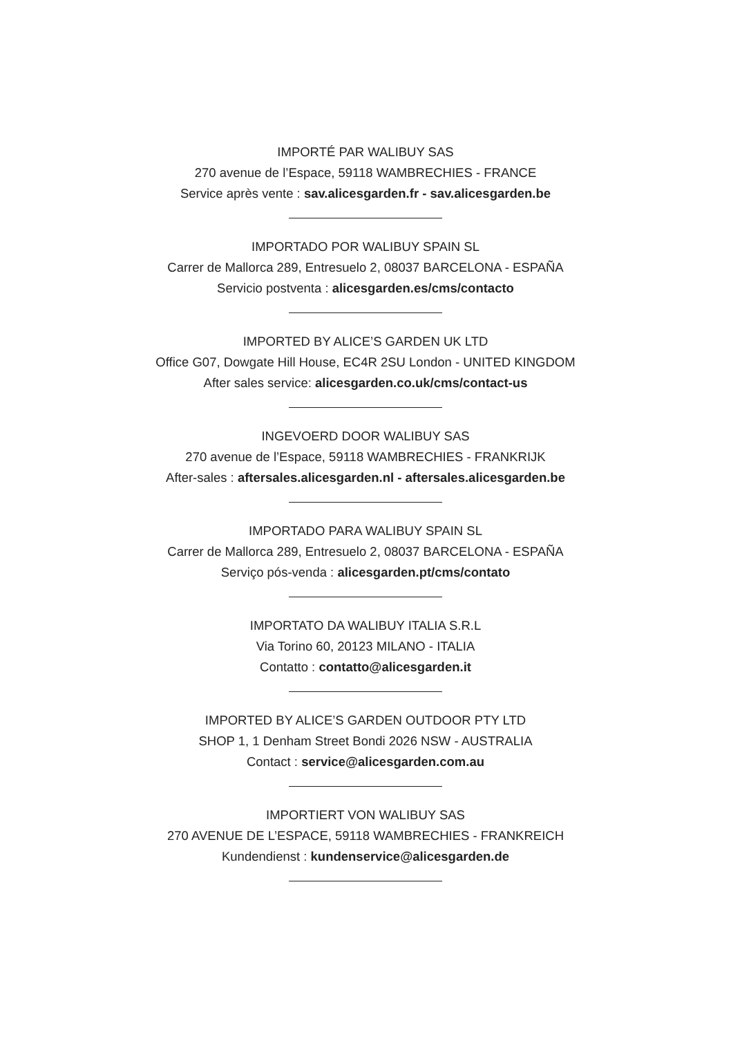IMPORTÉ PAR WALIBUY SAS
270 avenue de l’Espace, 59118 WAMBRECHIES - FRANCE
Service après vente : sav.alicesgarden.fr - sav.alicesgarden.be
IMPORTADO POR WALIBUY SPAIN SL
Carrer de Mallorca 289, Entresuelo 2, 08037 BARCELONA - ESPAÑA
Servicio postventa : alicesgarden.es/cms/contacto
IMPORTED BY ALICE’S GARDEN UK LTD
Office G07, Dowgate Hill House, EC4R 2SU London - UNITED KINGDOM
After sales service: alicesgarden.co.uk/cms/contact-us
INGEVOERD DOOR WALIBUY SAS
270 avenue de l’Espace, 59118 WAMBRECHIES - FRANKRIJK
After-sales : aftersales.alicesgarden.nl - aftersales.alicesgarden.be
IMPORTADO PARA WALIBUY SPAIN SL
Carrer de Mallorca 289, Entresuelo 2, 08037 BARCELONA - ESPAÑA
Serviço pós-venda : alicesgarden.pt/cms/contato
IMPORTATO DA WALIBUY ITALIA S.R.L
Via Torino 60, 20123 MILANO - ITALIA
Contatto : contatto@alicesgarden.it
IMPORTED BY ALICE’S GARDEN OUTDOOR PTY LTD
SHOP 1, 1 Denham Street Bondi 2026 NSW - AUSTRALIA
Contact : service@alicesgarden.com.au
IMPORTIERT VON WALIBUY SAS
270 AVENUE DE L’ESPACE, 59118 WAMBRECHIES - FRANKREICH
Kundendienst : kundenservice@alicesgarden.de